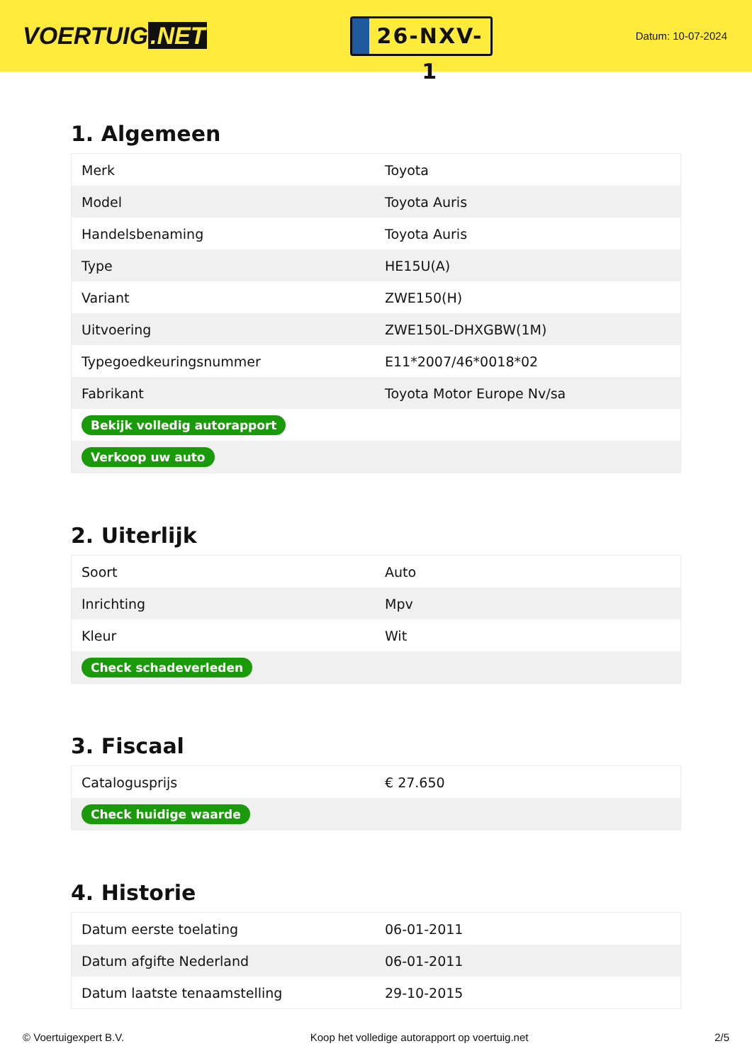VOERTUIG.NET
26-NXV-1
Datum: 10-07-2024
1. Algemeen
| Merk | Toyota |
| Model | Toyota Auris |
| Handelsbenaming | Toyota Auris |
| Type | HE15U(A) |
| Variant | ZWE150(H) |
| Uitvoering | ZWE150L-DHXGBW(1M) |
| Typegoedkeuringsnummer | E11*2007/46*0018*02 |
| Fabrikant | Toyota Motor Europe Nv/sa |
| Bekijk volledig autorapport | |
| Verkoop uw auto | |
2. Uiterlijk
| Soort | Auto |
| Inrichting | Mpv |
| Kleur | Wit |
| Check schadeverleden | |
3. Fiscaal
| Catalogusprijs | € 27.650 |
| Check huidige waarde | |
4. Historie
| Datum eerste toelating | 06-01-2011 |
| Datum afgifte Nederland | 06-01-2011 |
| Datum laatste tenaamstelling | 29-10-2015 |
© Voertuigexpert B.V. Koop het volledige autorapport op voertuig.net 2/5